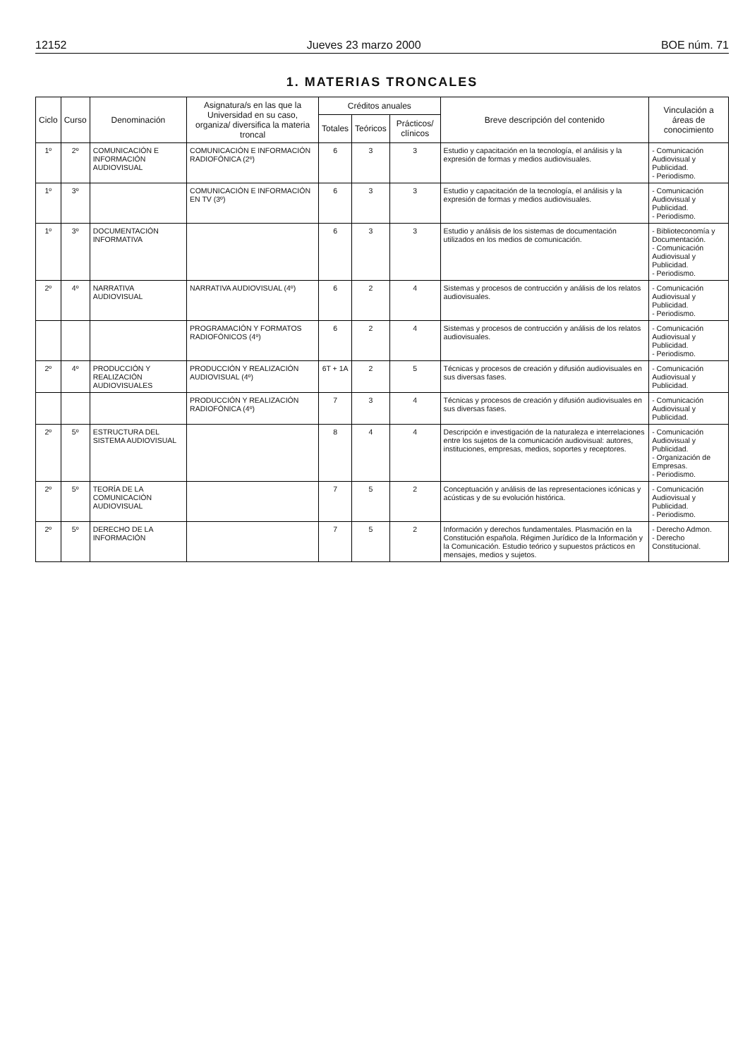12152 Jueves 23 marzo 2000 BOE núm. 71
1. MATERIAS TRONCALES
| Ciclo | Curso | Denominación | Asignatura/s en las que la Universidad en su caso, organiza/ diversifica la materia troncal | Créditos anuales | | | Breve descripción del contenido | Vinculación a áreas de conocimiento |
| --- | --- | --- | --- | --- | --- | --- | --- | --- |
| | | | | Totales | Teóricos | Prácticos/ clínicos | | |
| 1º | 2º | COMUNICACIÓN E INFORMACIÓN AUDIOVISUAL | COMUNICACIÓN E INFORMACIÓN RADIOFÓNICA (2º) | 6 | 3 | 3 | Estudio y capacitación en la tecnología, el análisis y la expresión de formas y medios audiovisuales. | - Comunicación Audiovisual y Publicidad. - Periodismo. |
| 1º | 3º | | COMUNICACIÓN E INFORMACIÓN EN TV (3º) | 6 | 3 | 3 | Estudio y capacitación de la tecnología, el análisis y la expresión de formas y medios audiovisuales. | - Comunicación Audiovisual y Publicidad. - Periodismo. |
| 1º | 3º | DOCUMENTACIÓN INFORMATIVA | | 6 | 3 | 3 | Estudio y análisis de los sistemas de documentación utilizados en los medios de comunicación. | - Biblioteconomía y Documentación. - Comunicación Audiovisual y Publicidad. - Periodismo. |
| 2º | 4º | NARRATIVA AUDIOVISUAL | NARRATIVA AUDIOVISUAL (4º) | 6 | 2 | 4 | Sistemas y procesos de contrucción y análisis de los relatos audiovisuales. | - Comunicación Audiovisual y Publicidad. - Periodismo. |
| | | | PROGRAMACIÓN Y FORMATOS RADIOFÓNICOS (4º) | 6 | 2 | 4 | Sistemas y procesos de contrucción y análisis de los relatos audiovisuales. | - Comunicación Audiovisual y Publicidad. - Periodismo. |
| 2º | 4º | PRODUCCIÓN Y REALIZACIÓN AUDIOVISUALES | PRODUCCIÓN Y REALIZACIÓN AUDIOVISUAL (4º) | 6T + 1A | 2 | 5 | Técnicas y procesos de creación y difusión audiovisuales en sus diversas fases. | - Comunicación Audiovisual y Publicidad. |
| | | | PRODUCCIÓN Y REALIZACIÓN RADIOFÓNICA (4º) | 7 | 3 | 4 | Técnicas y procesos de creación y difusión audiovisuales en sus diversas fases. | - Comunicación Audiovisual y Publicidad. |
| 2º | 5º | ESTRUCTURA DEL SISTEMA AUDIOVISUAL | | 8 | 4 | 4 | Descripción e investigación de la naturaleza e interrelaciones entre los sujetos de la comunicación audiovisual: autores, instituciones, empresas, medios, soportes y receptores. | - Comunicación Audiovisual y Publicidad. - Organización de Empresas. - Periodismo. |
| 2º | 5º | TEORÍA DE LA COMUNICACIÓN AUDIOVISUAL | | 7 | 5 | 2 | Conceptuación y análisis de las representaciones icónicas y acústicas y de su evolución histórica. | - Comunicación Audiovisual y Publicidad. - Periodismo. |
| 2º | 5º | DERECHO DE LA INFORMACIÓN | | 7 | 5 | 2 | Información y derechos fundamentales. Plasmación en la Constitución española. Régimen Jurídico de la Información y la Comunicación. Estudio teórico y supuestos prácticos en mensajes, medios y sujetos. | - Derecho Admon. - Derecho Constitucional. |